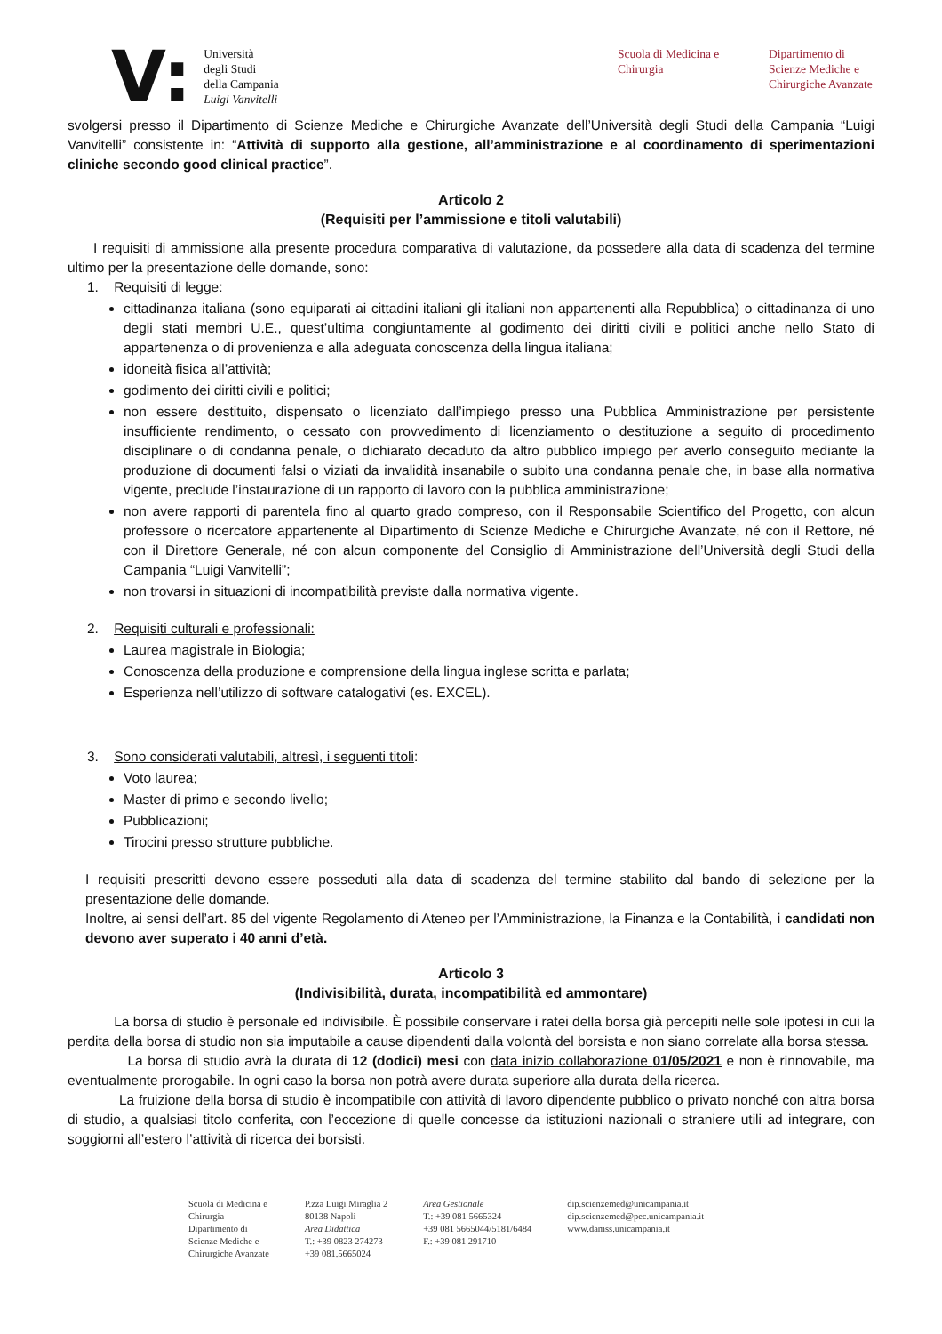V:
Università
degli Studi
della Campania
Luigi Vanvitelli
Scuola di Medicina e
Chirurgia
Dipartimento di
Scienze Mediche e
Chirurgiche Avanzate
svolgersi presso il Dipartimento di Scienze Mediche e Chirurgiche Avanzate dell’Università degli Studi della Campania “Luigi Vanvitelli” consistente in: “Attività di supporto alla gestione, all’amministrazione e al coordinamento di sperimentazioni cliniche secondo good clinical practice”.
Articolo 2
(Requisiti per l’ammissione e titoli valutabili)
I requisiti di ammissione alla presente procedura comparativa di valutazione, da possedere alla data di scadenza del termine ultimo per la presentazione delle domande, sono:
1. Requisiti di legge:
cittadinanza italiana (sono equiparati ai cittadini italiani gli italiani non appartenenti alla Repubblica) o cittadinanza di uno degli stati membri U.E., quest’ultima congiuntamente al godimento dei diritti civili e politici anche nello Stato di appartenenza o di provenienza e alla adeguata conoscenza della lingua italiana;
idoneità fisica all’attività;
godimento dei diritti civili e politici;
non essere destituito, dispensato o licenziato dall’impiego presso una Pubblica Amministrazione per persistente insufficiente rendimento, o cessato con provvedimento di licenziamento o destituzione a seguito di procedimento disciplinare o di condanna penale, o dichiarato decaduto da altro pubblico impiego per averlo conseguito mediante la produzione di documenti falsi o viziati da invalidità insanabile o subito una condanna penale che, in base alla normativa vigente, preclude l’instaurazione di un rapporto di lavoro con la pubblica amministrazione;
non avere rapporti di parentela fino al quarto grado compreso, con il Responsabile Scientifico del Progetto, con alcun professore o ricercatore appartenente al Dipartimento di Scienze Mediche e Chirurgiche Avanzate, né con il Rettore, né con il Direttore Generale, né con alcun componente del Consiglio di Amministrazione dell’Università degli Studi della Campania “Luigi Vanvitelli”;
non trovarsi in situazioni di incompatibilità previste dalla normativa vigente.
2. Requisiti culturali e professionali:
Laurea magistrale in Biologia;
Conoscenza della produzione e comprensione della lingua inglese scritta e parlata;
Esperienza nell’utilizzo di software catalogativi (es. EXCEL).
3. Sono considerati valutabili, altresì, i seguenti titoli:
Voto laurea;
Master di primo e secondo livello;
Pubblicazioni;
Tirocini presso strutture pubbliche.
I requisiti prescritti devono essere posseduti alla data di scadenza del termine stabilito dal bando di selezione per la presentazione delle domande.
Inoltre, ai sensi dell’art. 85 del vigente Regolamento di Ateneo per l’Amministrazione, la Finanza e la Contabilità, i candidati non devono aver superato i 40 anni d’età.
Articolo 3
(Indivisibilità, durata, incompatibilità ed ammontare)
La borsa di studio è personale ed indivisibile. È possibile conservare i ratei della borsa già percepiti nelle sole ipotesi in cui la perdita della borsa di studio non sia imputabile a cause dipendenti dalla volontà del borsista e non siano correlate alla borsa stessa.
La borsa di studio avrà la durata di 12 (dodici) mesi con data inizio collaborazione 01/05/2021 e non è rinnovabile, ma eventualmente prorogabile. In ogni caso la borsa non potrà avere durata superiore alla durata della ricerca.
La fruizione della borsa di studio è incompatibile con attività di lavoro dipendente pubblico o privato nonché con altra borsa di studio, a qualsiasi titolo conferita, con l’eccezione di quelle concesse da istituzioni nazionali o straniere utili ad integrare, con soggiorni all’estero l’attività di ricerca dei borsisti.
Scuola di Medicina e
Chirurgia
Dipartimento di
Scienze Mediche e
Chirurgiche Avanzate
P.zza Luigi Miraglia 2
80138 Napoli
Area Didattica
T.: +39 0823 274273
+39 081.5665024
Area Gestionale
T.: +39 081 5665324
+39 081 5665044/5181/6484
F.: +39 081 291710
dip.scienzemed@unicampania.it
dip.scienzemed@pec.unicampania.it
www.damss.unicampania.it